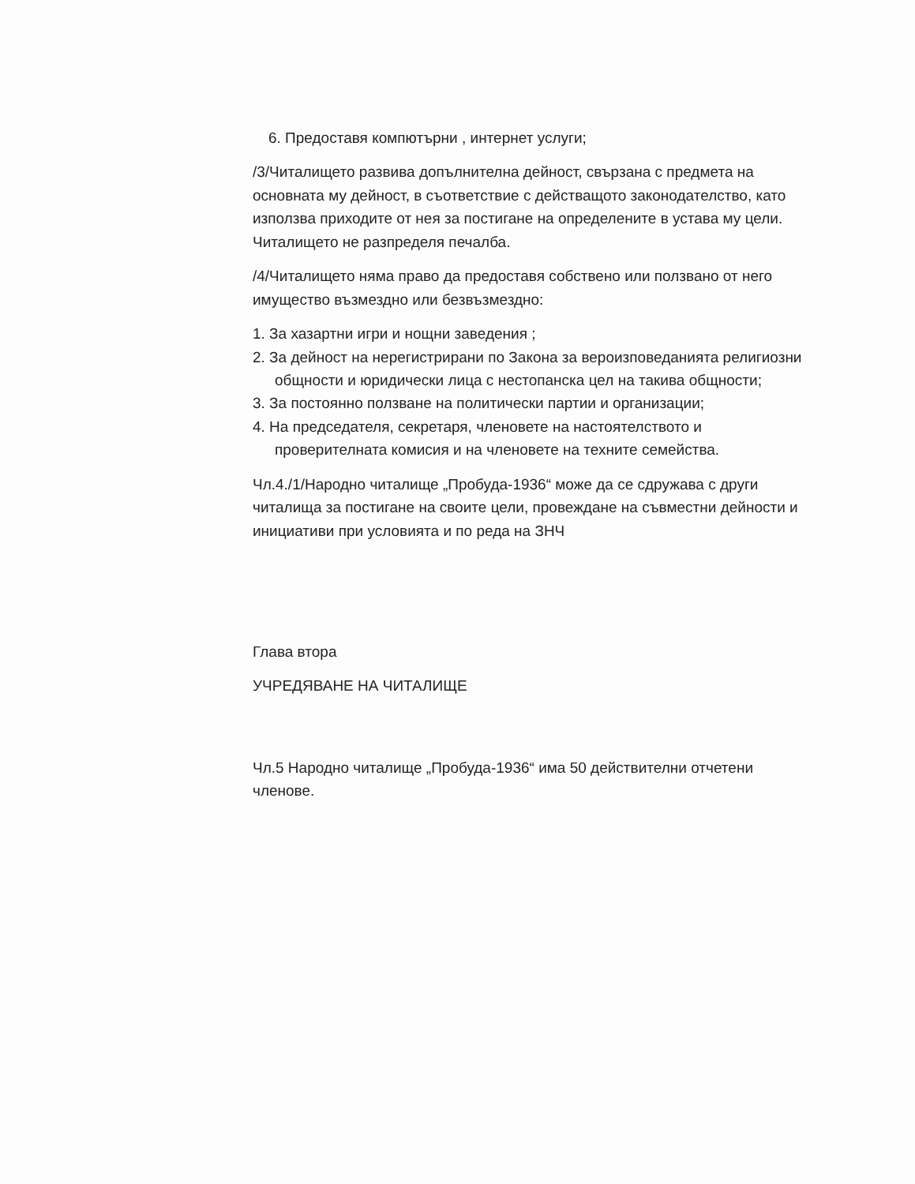6. Предоставя компютърни , интернет услуги;
/3/Читалището развива допълнителна дейност, свързана с предмета на основната му дейност, в съответствие с действащото законодателство, като използва приходите от нея за постигане на определените в устава му цели. Читалището не разпределя печалба.
/4/Читалището няма право да предоставя собствено или ползвано от него имущество възмездно или безвъзмездно:
1. За хазартни игри и нощни заведения ;
2. За дейност на нерегистрирани по Закона за вероизповеданията религиозни общности и юридически лица с нестопанска цел на такива общности;
3. За постоянно ползване на политически партии и организации;
4. На председателя, секретаря, членовете на настоятелството и проверителната комисия и на членовете на техните семейства.
Чл.4./1/Народно читалище „Пробуда-1936“ може да се сдружава с други читалища за постигане на своите цели, провеждане на съвместни дейности и инициативи при условията и по реда на ЗНЧ
Глава втора
УЧРЕДЯВАНЕ НА ЧИТАЛИЩЕ
Чл.5 Народно читалище „Пробуда-1936“ има 50 действителни отчетени членове.